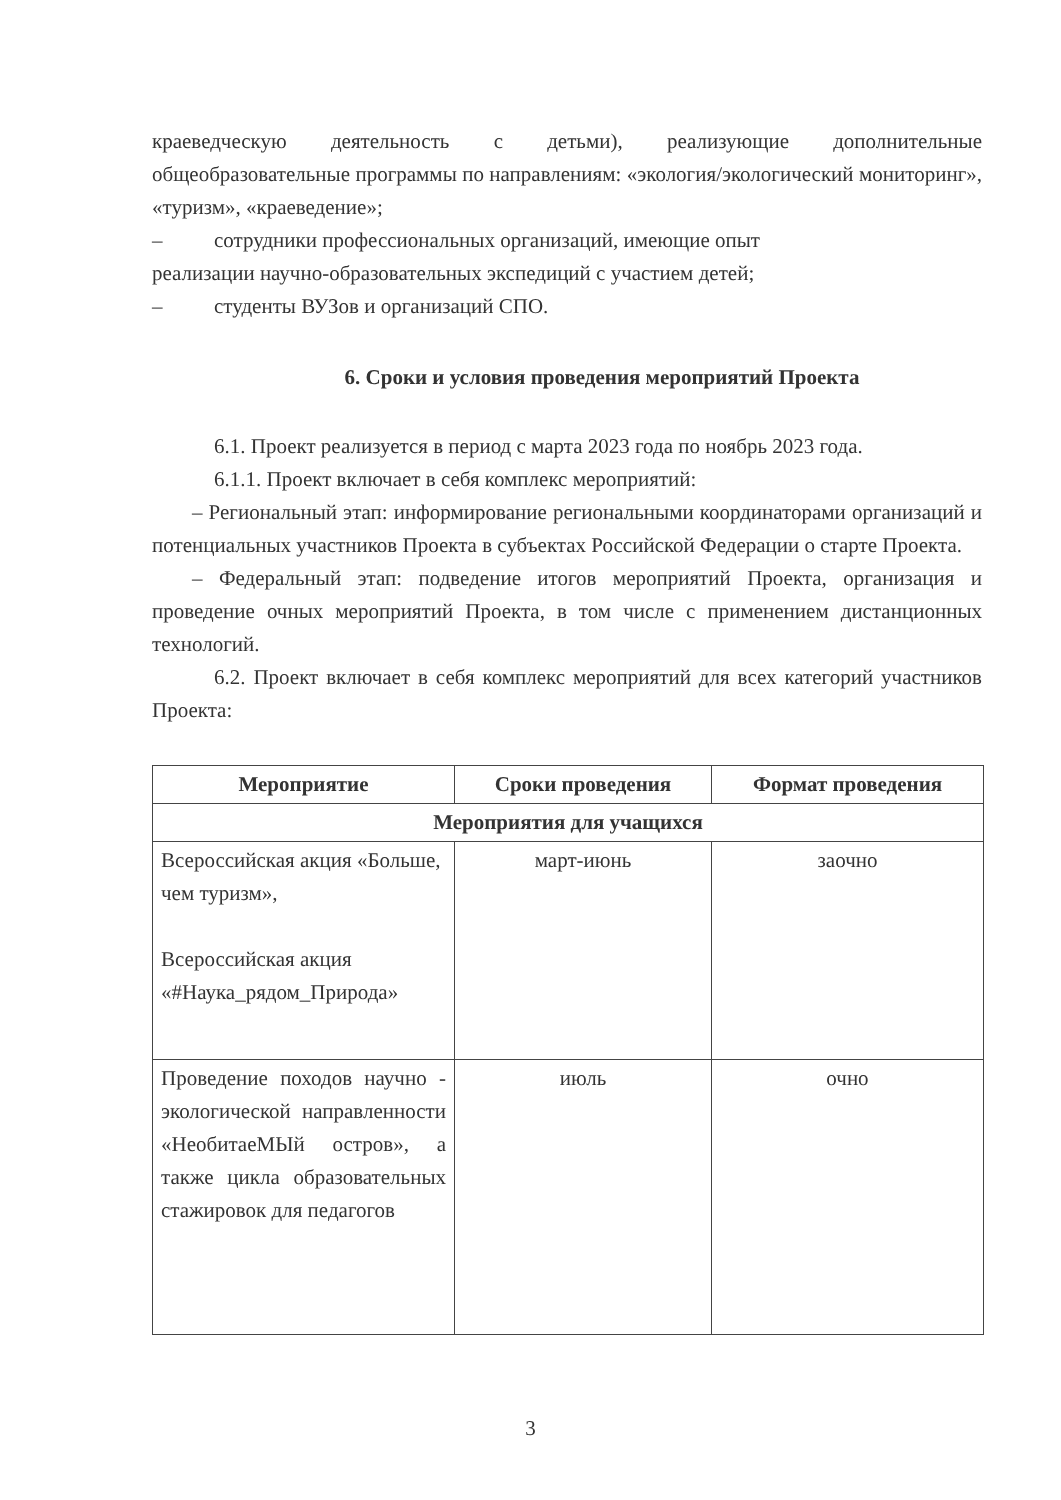краеведческую деятельность с детьми), реализующие дополнительные общеобразовательные программы по направлениям: «экология/экологический мониторинг», «туризм», «краеведение»;
– сотрудники профессиональных организаций, имеющие опыт
реализации научно-образовательных экспедиций с участием детей;
– студенты ВУЗов и организаций СПО.
6. Сроки и условия проведения мероприятий Проекта
6.1. Проект реализуется в период с марта 2023 года по ноябрь 2023 года.
6.1.1. Проект включает в себя комплекс мероприятий:
– Региональный этап: информирование региональными координаторами организаций и потенциальных участников Проекта в субъектах Российской Федерации о старте Проекта.
– Федеральный этап: подведение итогов мероприятий Проекта, организация и проведение очных мероприятий Проекта, в том числе с применением дистанционных технологий.
6.2. Проект включает в себя комплекс мероприятий для всех категорий участников Проекта:
| Мероприятие | Сроки проведения | Формат проведения |
| --- | --- | --- |
| Мероприятия для учащихся | | |
| Всероссийская акция «Больше, чем туризм», Всероссийская акция «#Наука_рядом_Природа» | март-июнь | заочно |
| Проведение походов научно - экологической направленности «НеобитаеМЫй остров», а также цикла образовательных стажировок для педагогов | июль | очно |
3